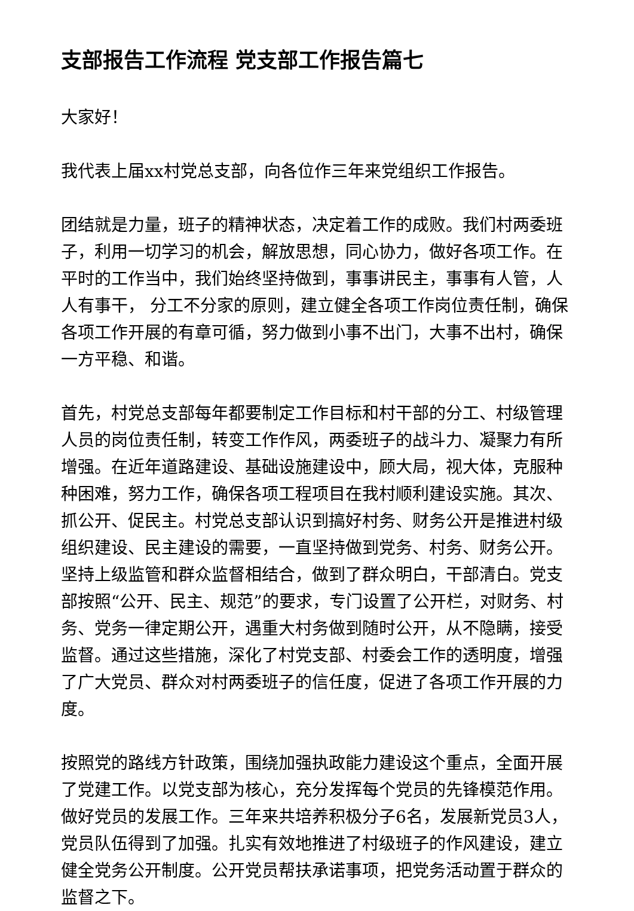支部报告工作流程 党支部工作报告篇七
大家好！
我代表上届xx村党总支部，向各位作三年来党组织工作报告。
团结就是力量，班子的精神状态，决定着工作的成败。我们村两委班子，利用一切学习的机会，解放思想，同心协力，做好各项工作。在平时的工作当中，我们始终坚持做到，事事讲民主，事事有人管，人人有事干， 分工不分家的原则，建立健全各项工作岗位责任制，确保各项工作开展的有章可循，努力做到小事不出门，大事不出村，确保一方平稳、和谐。
首先，村党总支部每年都要制定工作目标和村干部的分工、村级管理人员的岗位责任制，转变工作作风，两委班子的战斗力、凝聚力有所增强。在近年道路建设、基础设施建设中，顾大局，视大体，克服种种困难，努力工作，确保各项工程项目在我村顺利建设实施。其次、抓公开、促民主。村党总支部认识到搞好村务、财务公开是推进村级组织建设、民主建设的需要，一直坚持做到党务、村务、财务公开。坚持上级监管和群众监督相结合，做到了群众明白，干部清白。党支部按照“公开、民主、规范”的要求，专门设置了公开栏，对财务、村务、党务一律定期公开，遇重大村务做到随时公开，从不隐瞒，接受监督。通过这些措施，深化了村党支部、村委会工作的透明度，增强了广大党员、群众对村两委班子的信任度，促进了各项工作开展的力度。
按照党的路线方针政策，围绕加强执政能力建设这个重点，全面开展了党建工作。以党支部为核心，充分发挥每个党员的先锋模范作用。做好党员的发展工作。三年来共培养积极分子6名，发展新党员3人，党员队伍得到了加强。扎实有效地推进了村级班子的作风建设，建立健全党务公开制度。公开党员帮扶承诺事项，把党务活动置于群众的监督之下。